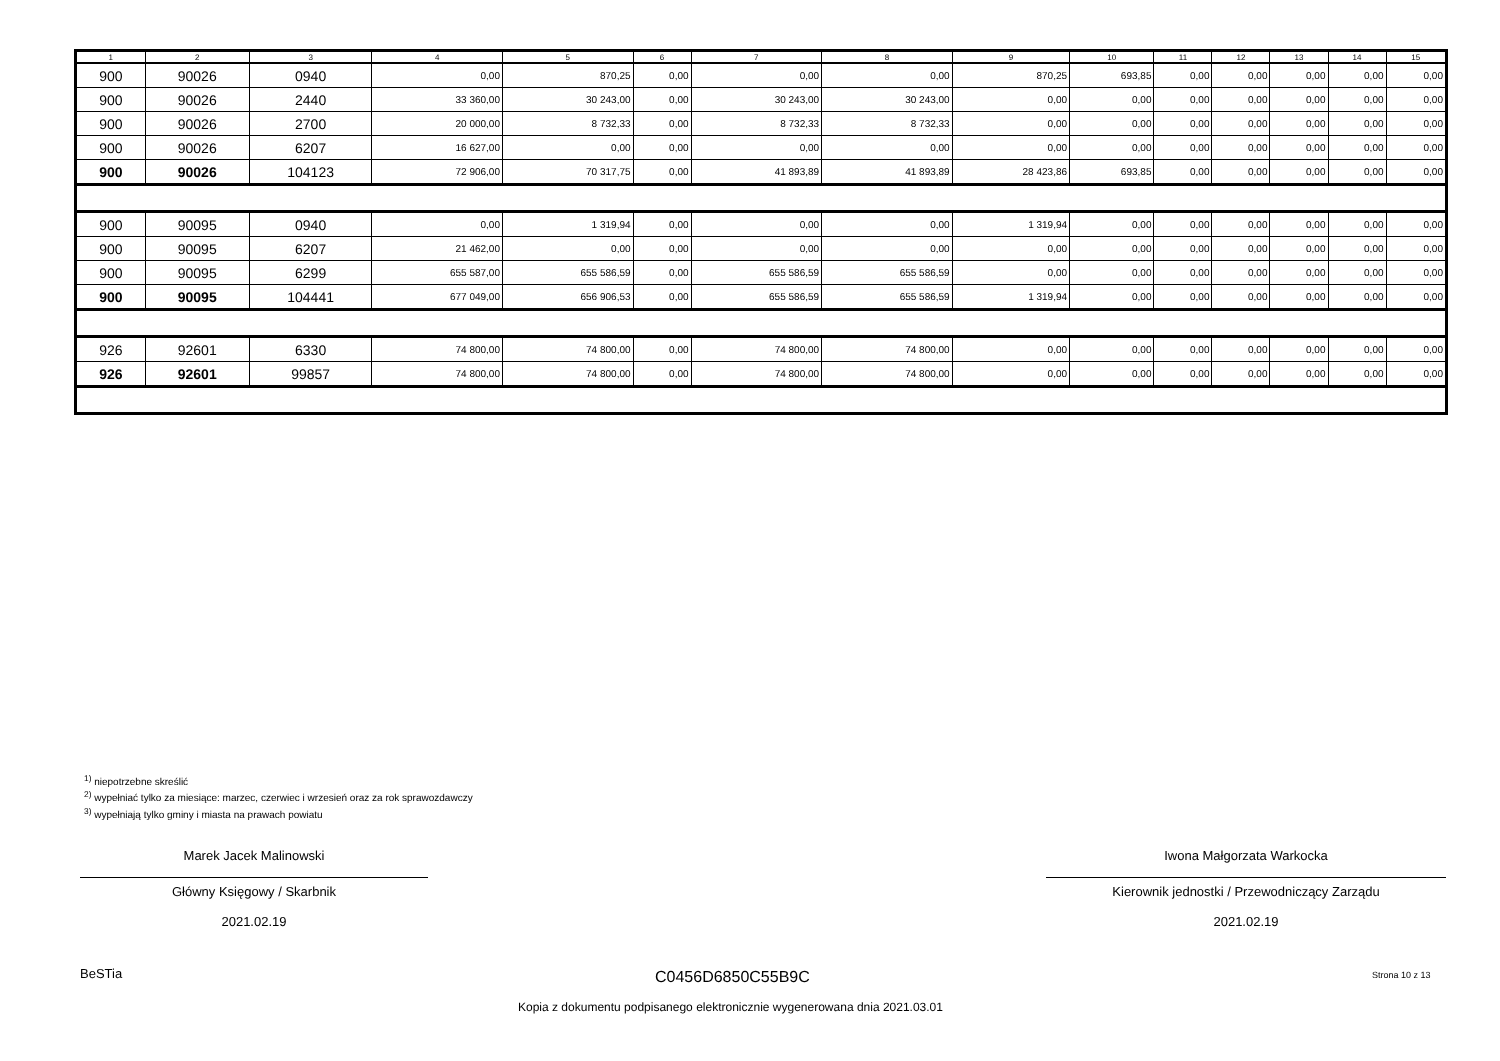| 1 | 2 | 3 | 4 | 5 | 6 | 7 | 8 | 9 | 10 | 11 | 12 | 13 | 14 | 15 |
| --- | --- | --- | --- | --- | --- | --- | --- | --- | --- | --- | --- | --- | --- | --- |
| 900 | 90026 | 0940 | 0,00 | 870,25 | 0,00 | 0,00 | 0,00 | 870,25 | 693,85 | 0,00 | 0,00 | 0,00 | 0,00 | 0,00 |
| 900 | 90026 | 2440 | 33 360,00 | 30 243,00 | 0,00 | 30 243,00 | 30 243,00 | 0,00 | 0,00 | 0,00 | 0,00 | 0,00 | 0,00 | 0,00 |
| 900 | 90026 | 2700 | 20 000,00 | 8 732,33 | 0,00 | 8 732,33 | 8 732,33 | 0,00 | 0,00 | 0,00 | 0,00 | 0,00 | 0,00 | 0,00 |
| 900 | 90026 | 6207 | 16 627,00 | 0,00 | 0,00 | 0,00 | 0,00 | 0,00 | 0,00 | 0,00 | 0,00 | 0,00 | 0,00 | 0,00 |
| 900 | 90026 | 104123 | 72 906,00 | 70 317,75 | 0,00 | 41 893,89 | 41 893,89 | 28 423,86 | 693,85 | 0,00 | 0,00 | 0,00 | 0,00 | 0,00 |
| 900 | 90095 | 0940 | 0,00 | 1 319,94 | 0,00 | 0,00 | 0,00 | 1 319,94 | 0,00 | 0,00 | 0,00 | 0,00 | 0,00 | 0,00 |
| 900 | 90095 | 6207 | 21 462,00 | 0,00 | 0,00 | 0,00 | 0,00 | 0,00 | 0,00 | 0,00 | 0,00 | 0,00 | 0,00 | 0,00 |
| 900 | 90095 | 6299 | 655 587,00 | 655 586,59 | 0,00 | 655 586,59 | 655 586,59 | 0,00 | 0,00 | 0,00 | 0,00 | 0,00 | 0,00 | 0,00 |
| 900 | 90095 | 104441 | 677 049,00 | 656 906,53 | 0,00 | 655 586,59 | 655 586,59 | 1 319,94 | 0,00 | 0,00 | 0,00 | 0,00 | 0,00 | 0,00 |
| 926 | 92601 | 6330 | 74 800,00 | 74 800,00 | 0,00 | 74 800,00 | 74 800,00 | 0,00 | 0,00 | 0,00 | 0,00 | 0,00 | 0,00 | 0,00 |
| 926 | 92601 | 99857 | 74 800,00 | 74 800,00 | 0,00 | 74 800,00 | 74 800,00 | 0,00 | 0,00 | 0,00 | 0,00 | 0,00 | 0,00 | 0,00 |
<sup>1)</sup> niepotrzebne skreślić
<sup>2)</sup> wypełniać tylko za miesiące: marzec, czerwiec i wrzesień oraz za rok sprawozdawczy
<sup>3)</sup> wypełniają tylko gminy i miasta na prawach powiatu
Marek Jacek Malinowski
Główny Księgowy / Skarbnik
2021.02.19
Iwona Małgorzata Warkocka
Kierownik jednostki / Przewodniczący Zarządu
2021.02.19
BeSTia C0456D6850C55B9C Strona 10 z 13
Kopia z dokumentu podpisanego elektronicznie wygenerowana dnia 2021.03.01